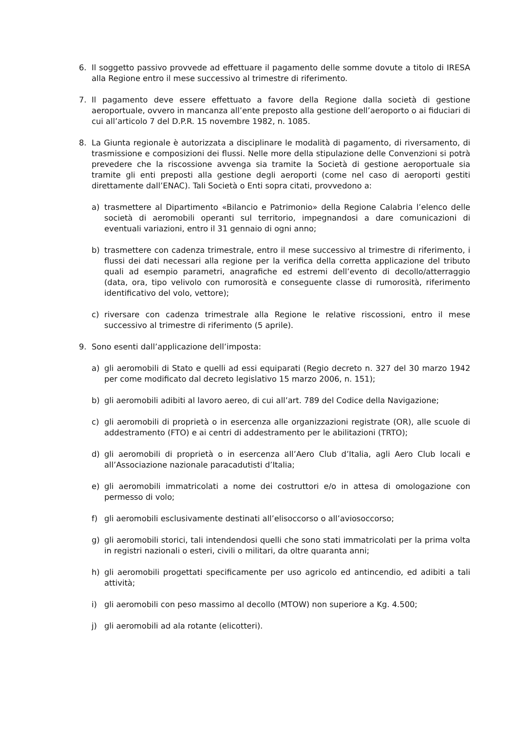6. Il soggetto passivo provvede ad effettuare il pagamento delle somme dovute a titolo di IRESA alla Regione entro il mese successivo al trimestre di riferimento.
7. Il pagamento deve essere effettuato a favore della Regione dalla società di gestione aeroportuale, ovvero in mancanza all’ente preposto alla gestione dell’aeroporto o ai fiduciari di cui all’articolo 7 del D.P.R. 15 novembre 1982, n. 1085.
8. La Giunta regionale è autorizzata a disciplinare le modalità di pagamento, di riversamento, di trasmissione e composizioni dei flussi. Nelle more della stipulazione delle Convenzioni si potrà prevedere che la riscossione avvenga sia tramite la Società di gestione aeroportuale sia tramite gli enti preposti alla gestione degli aeroporti (come nel caso di aeroporti gestiti direttamente dall’ENAC). Tali Società o Enti sopra citati, provvedono a:
a) trasmettere al Dipartimento «Bilancio e Patrimonio» della Regione Calabria l’elenco delle società di aeromobili operanti sul territorio, impegnandosi a dare comunicazioni di eventuali variazioni, entro il 31 gennaio di ogni anno;
b) trasmettere con cadenza trimestrale, entro il mese successivo al trimestre di riferimento, i flussi dei dati necessari alla regione per la verifica della corretta applicazione del tributo quali ad esempio parametri, anagrafiche ed estremi dell’evento di decollo/atterraggio (data, ora, tipo velivolo con rumorosità e conseguente classe di rumorosità, riferimento identificativo del volo, vettore);
c) riversare con cadenza trimestrale alla Regione le relative riscossioni, entro il mese successivo al trimestre di riferimento (5 aprile).
9. Sono esenti dall’applicazione dell’imposta:
a) gli aeromobili di Stato e quelli ad essi equiparati (Regio decreto n. 327 del 30 marzo 1942 per come modificato dal decreto legislativo 15 marzo 2006, n. 151);
b) gli aeromobili adibiti al lavoro aereo, di cui all’art. 789 del Codice della Navigazione;
c) gli aeromobili di proprietà o in esercenza alle organizzazioni registrate (OR), alle scuole di addestramento (FTO) e ai centri di addestramento per le abilitazioni (TRTO);
d) gli aeromobili di proprietà o in esercenza all’Aero Club d’Italia, agli Aero Club locali e all’Associazione nazionale paracadutisti d’Italia;
e) gli aeromobili immatricolati a nome dei costruttori e/o in attesa di omologazione con permesso di volo;
f) gli aeromobili esclusivamente destinati all’elisoccorso o all’aviosoccorso;
g) gli aeromobili storici, tali intendendosi quelli che sono stati immatricolati per la prima volta in registri nazionali o esteri, civili o militari, da oltre quaranta anni;
h) gli aeromobili progettati specificamente per uso agricolo ed antincendio, ed adibiti a tali attività;
i) gli aeromobili con peso massimo al decollo (MTOW) non superiore a Kg. 4.500;
j) gli aeromobili ad ala rotante (elicotteri).